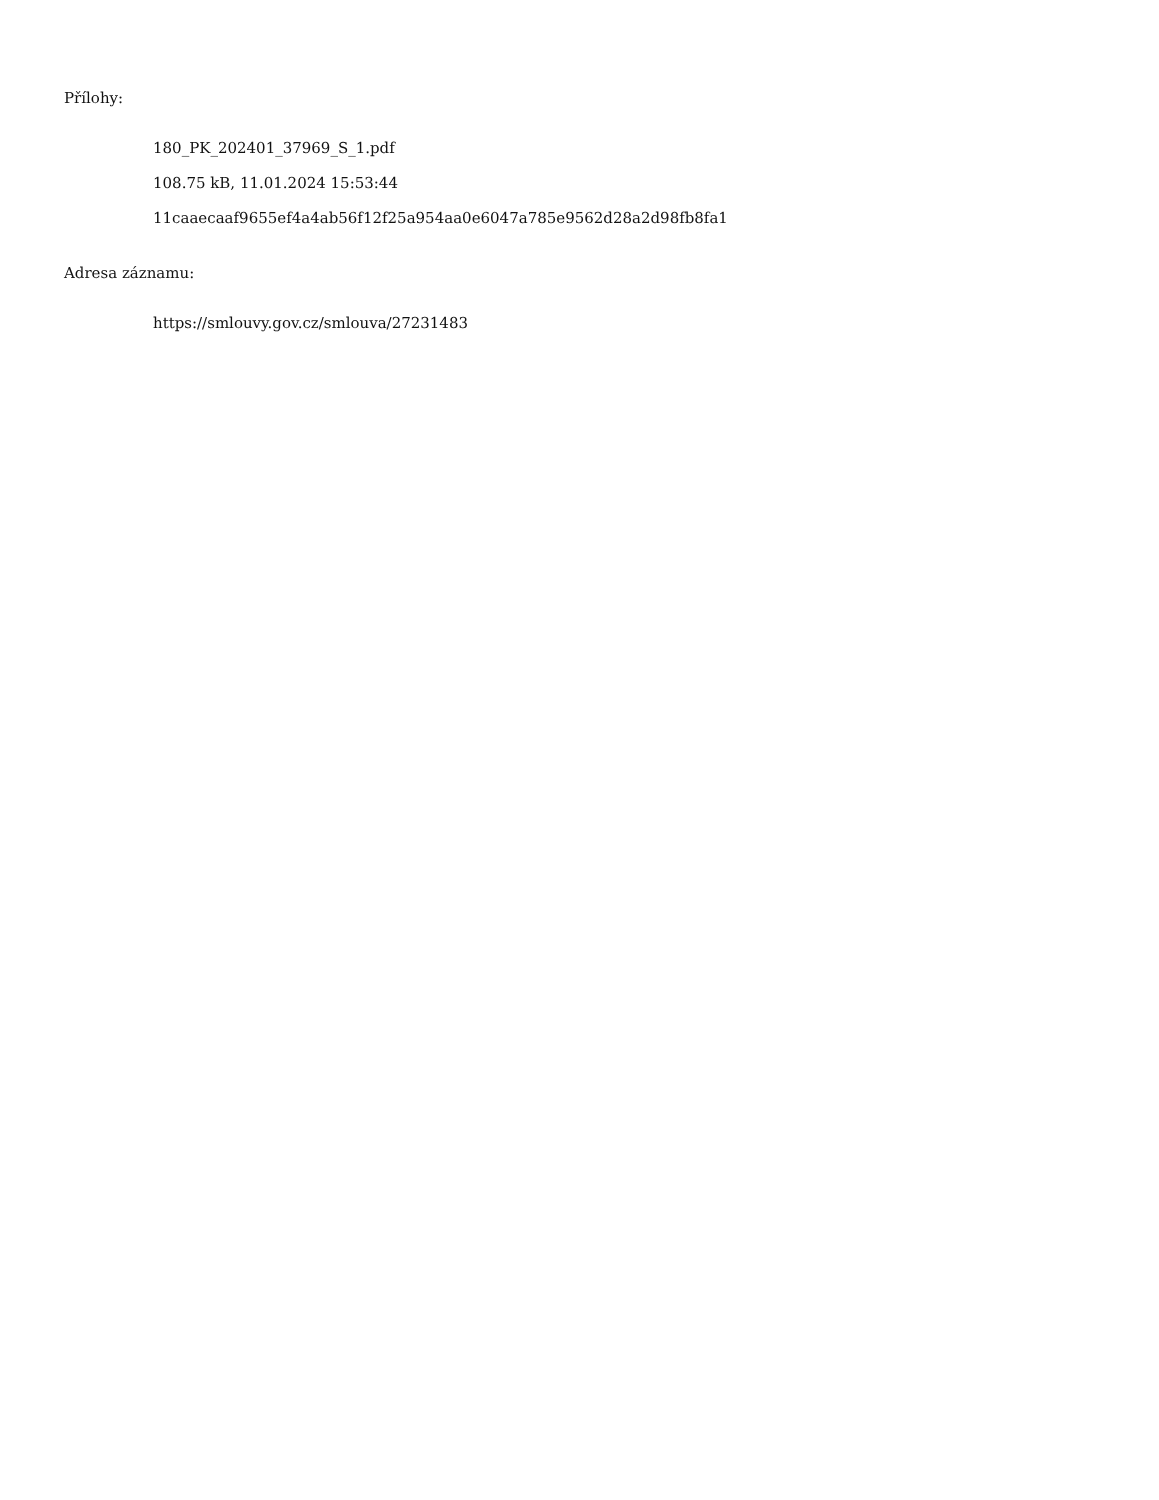Přílohy:
180_PK_202401_37969_S_1.pdf
108.75 kB, 11.01.2024 15:53:44
11caaecaaf9655ef4a4ab56f12f25a954aa0e6047a785e9562d28a2d98fb8fa1
Adresa záznamu:
https://smlouvy.gov.cz/smlouva/27231483